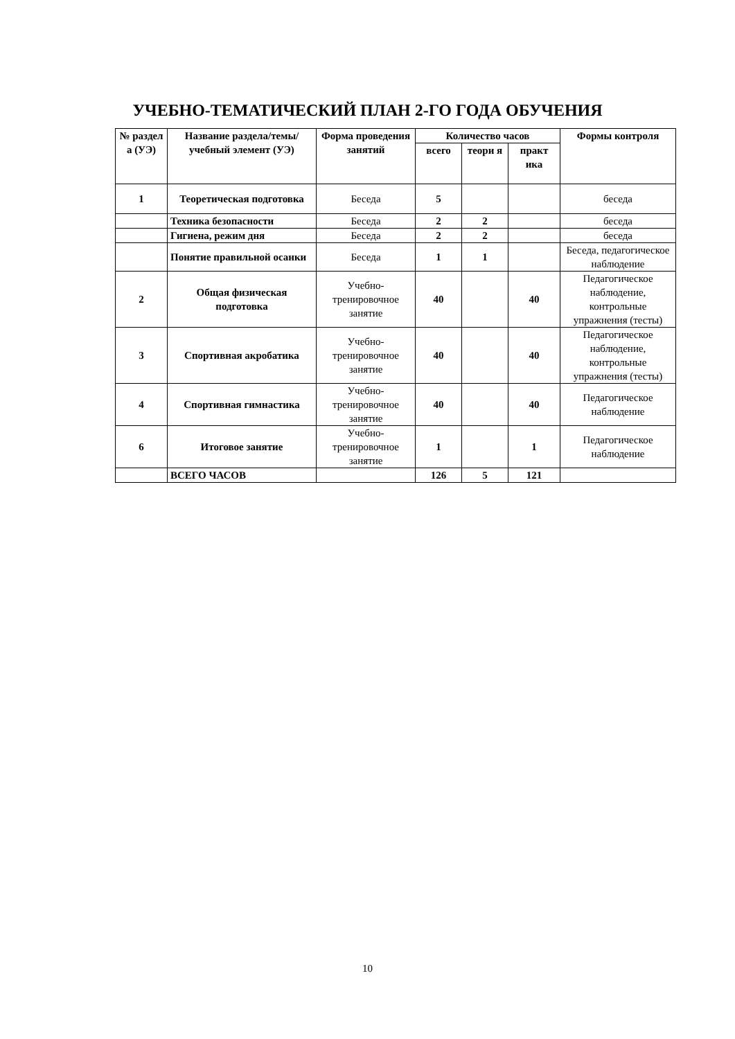УЧЕБНО-ТЕМАТИЧЕСКИЙ ПЛАН 2-ГО ГОДА ОБУЧЕНИЯ
| № раздел а (УЭ) | Название раздела/темы/ учебный элемент (УЭ) | Форма проведения занятий | Количество часов | | | Формы контроля |
| --- | --- | --- | --- | --- | --- | --- |
| | | | всего | теори я | практ ика | |
| 1 | Теоретическая подготовка | Беседа | 5 | | | беседа |
| | Техника безопасности | Беседа | 2 | 2 | | беседа |
| | Гигиена, режим дня | Беседа | 2 | 2 | | беседа |
| | Понятие правильной осанки | Беседа | 1 | 1 | | Беседа, педагогическое наблюдение |
| 2 | Общая физическая подготовка | Учебно-тренировочное занятие | 40 | | 40 | Педагогическое наблюдение, контрольные упражнения (тесты) |
| 3 | Спортивная акробатика | Учебно-тренировочное занятие | 40 | | 40 | Педагогическое наблюдение, контрольные упражнения (тесты) |
| 4 | Спортивная гимнастика | Учебно-тренировочное занятие | 40 | | 40 | Педагогическое наблюдение |
| 6 | Итоговое занятие | Учебно-тренировочное занятие | 1 | | 1 | Педагогическое наблюдение |
| | ВСЕГО ЧАСОВ | | 126 | 5 | 121 | |
10